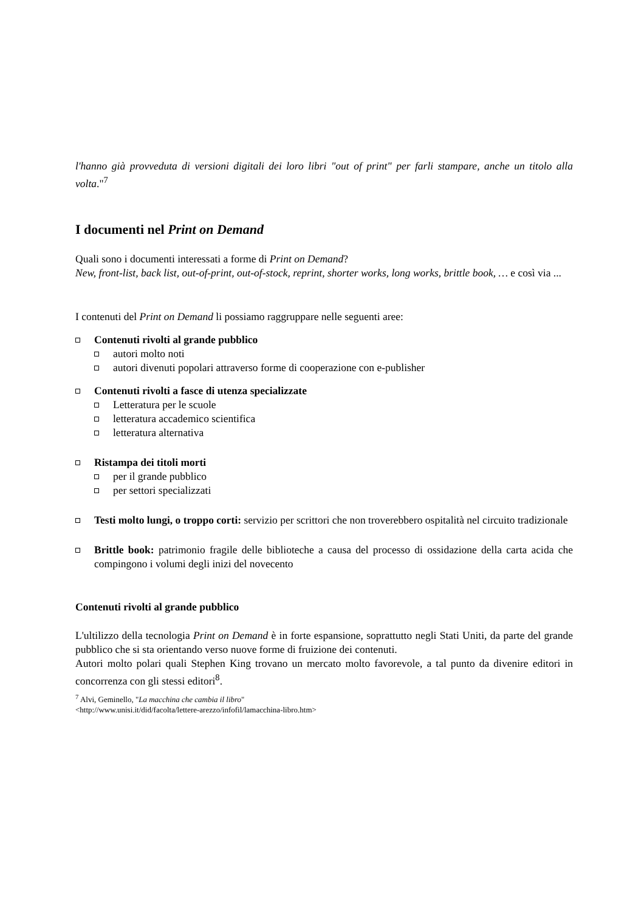l'hanno già provveduta di versioni digitali dei loro libri "out of print" per farli stampare, anche un titolo alla volta."<sup>7</sup>
I documenti nel Print on Demand
Quali sono i documenti interessati a forme di Print on Demand?
New, front-list, back list, out-of-print, out-of-stock, reprint, shorter works, long works, brittle book, … e così via ...
I contenuti del Print on Demand li possiamo raggruppare nelle seguenti aree:
Contenuti rivolti al grande pubblico
autori molto noti
autori divenuti popolari attraverso forme di cooperazione con e-publisher
Contenuti rivolti a fasce di utenza specializzate
Letteratura per le scuole
letteratura accademico scientifica
letteratura alternativa
Ristampa dei titoli morti
per il grande pubblico
per settori specializzati
Testi molto lungi, o troppo corti: servizio per scrittori che non troverebbero ospitalità nel circuito tradizionale
Brittle book: patrimonio fragile delle biblioteche a causa del processo di ossidazione della carta acida che compingono i volumi degli inizi del novecento
Contenuti rivolti al grande pubblico
L'ultilizzo della tecnologia Print on Demand è in forte espansione, soprattutto negli Stati Uniti, da parte del grande pubblico che si sta orientando verso nuove forme di fruizione dei contenuti.
Autori molto polari quali Stephen King trovano un mercato molto favorevole, a tal punto da divenire editori in concorrenza con gli stessi editori<sup>8</sup>.
<sup>7</sup> Alvi, Geminello, "La macchina che cambia il libro"
<http://www.unisi.it/did/facolta/lettere-arezzo/infofil/lamacchina-libro.htm>